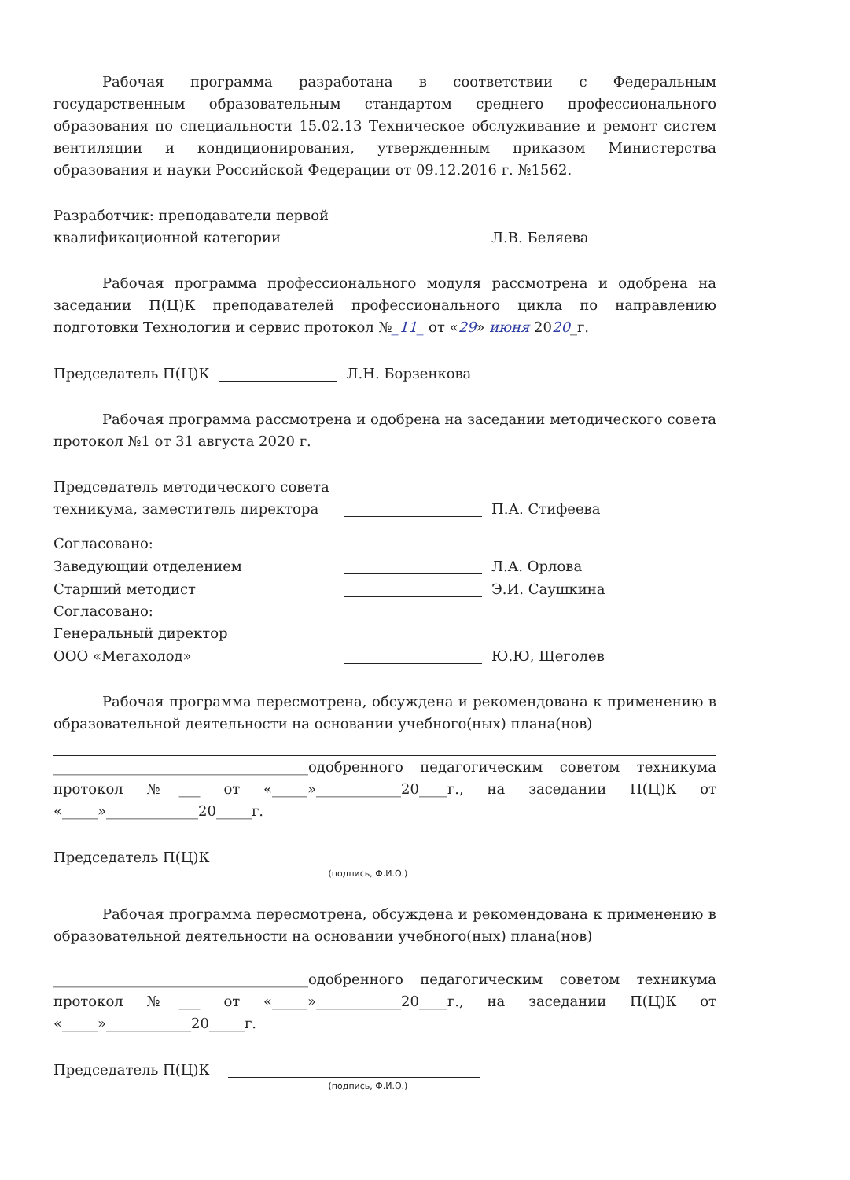Рабочая программа разработана в соответствии с Федеральным государственным образовательным стандартом среднего профессионального образования по специальности 15.02.13 Техническое обслуживание и ремонт систем вентиляции и кондиционирования, утвержденным приказом Министерства образования и науки Российской Федерации от 09.12.2016 г. №1562.
Разработчик: преподаватели первой квалификационной категории
Л.В. Беляева
Рабочая программа профессионального модуля рассмотрена и одобрена на заседании П(Ц)К преподавателей профессионального цикла по направлению подготовки Технологии и сервис протокол №_11_ от «29» июня 2020_г.
Председатель П(Ц)К
Л.Н. Борзенкова
Рабочая программа рассмотрена и одобрена на заседании методического совета протокол №1 от 31 августа 2020 г.
Председатель методического совета техникума, заместитель директора
П.А. Стифеева
Согласовано:
Заведующий отделением
Л.А. Орлова
Старший методист
Э.И. Саушкина
Согласовано:
Генеральный директор
ООО «Мегахолод»
Ю.Ю, Щеголев
Рабочая программа пересмотрена, обсуждена и рекомендована к применению в образовательной деятельности на основании учебного(ных) плана(нов)
____________________________________одобренного педагогическим советом техникума протокол №___ от «_____»____________20____г., на заседании П(Ц)К от «_____»_____________20_____г.
Председатель П(Ц)К
(подпись, Ф.И.О.)
Рабочая программа пересмотрена, обсуждена и рекомендована к применению в образовательной деятельности на основании учебного(ных) плана(нов)
____________________________________одобренного педагогическим советом техникума протокол №___ от «_____»____________20____г., на заседании П(Ц)К от «_____»____________20_____г.
Председатель П(Ц)К
(подпись, Ф.И.О.)